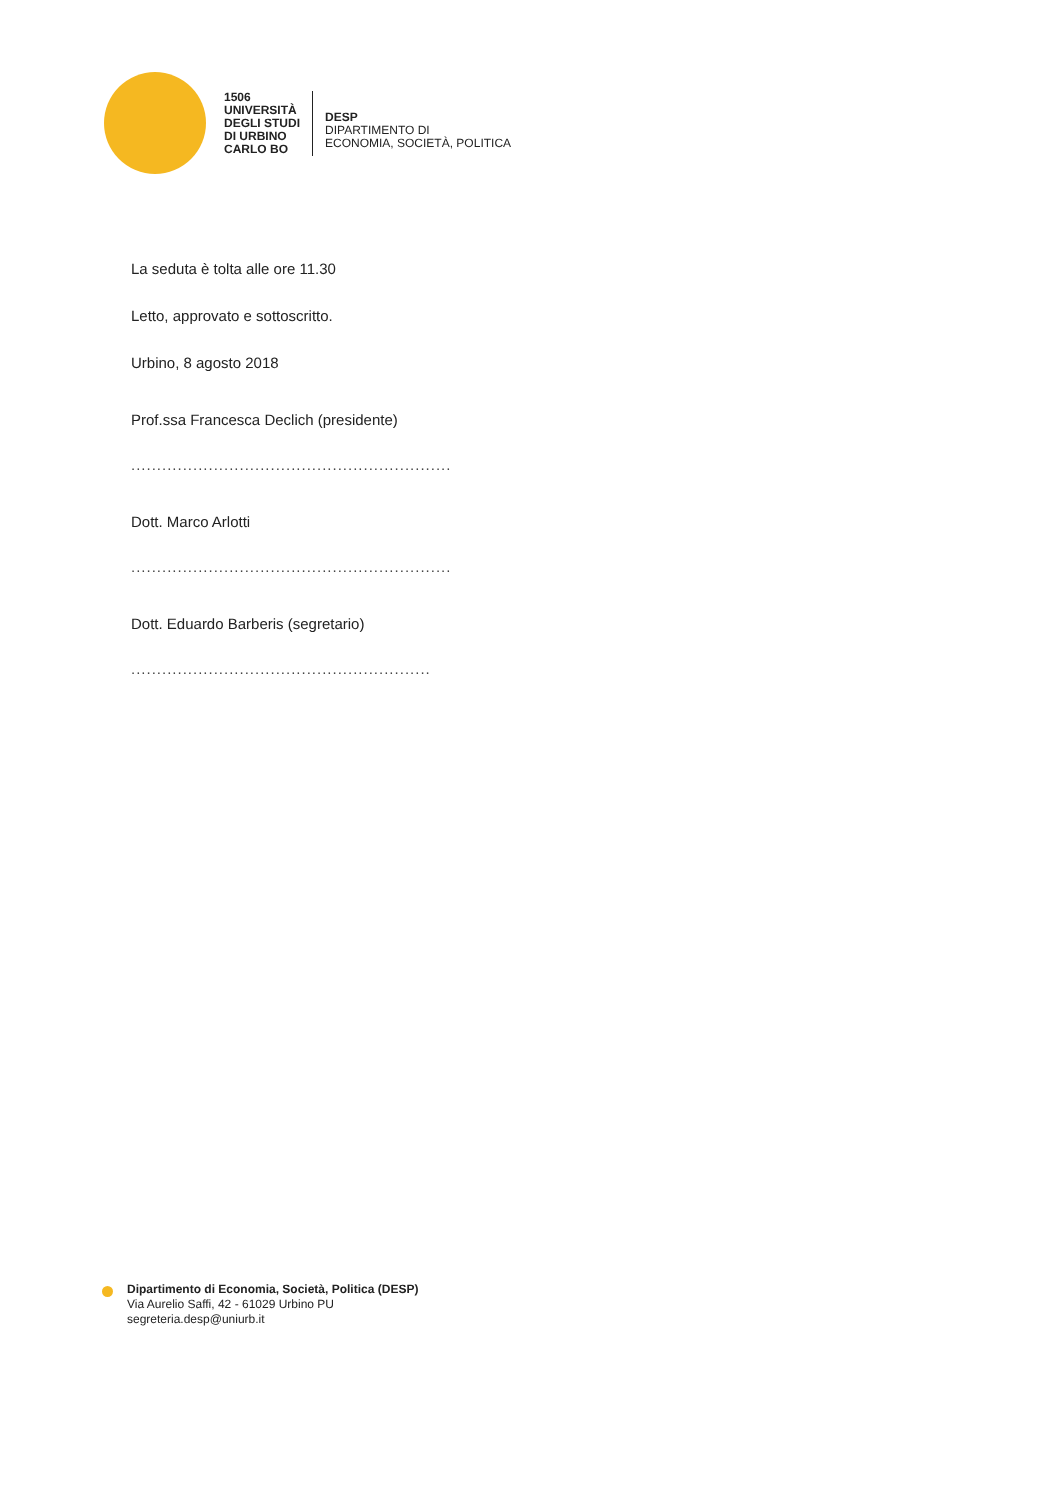1506
UNIVERSITÀ
DEGLI STUDI
DI URBINO
CARLO BO
DESP
DIPARTIMENTO DI
ECONOMIA, SOCIETÀ, POLITICA
La seduta è tolta alle ore 11.30
Letto, approvato e sottoscritto.
Urbino, 8 agosto 2018
Prof.ssa Francesca Declich (presidente)
..............................................................
Dott. Marco Arlotti
..............................................................
Dott. Eduardo Barberis (segretario)
..........................................................
Dipartimento di Economia, Società, Politica (DESP)
Via Aurelio Saffi, 42 - 61029 Urbino PU
segreteria.desp@uniurb.it